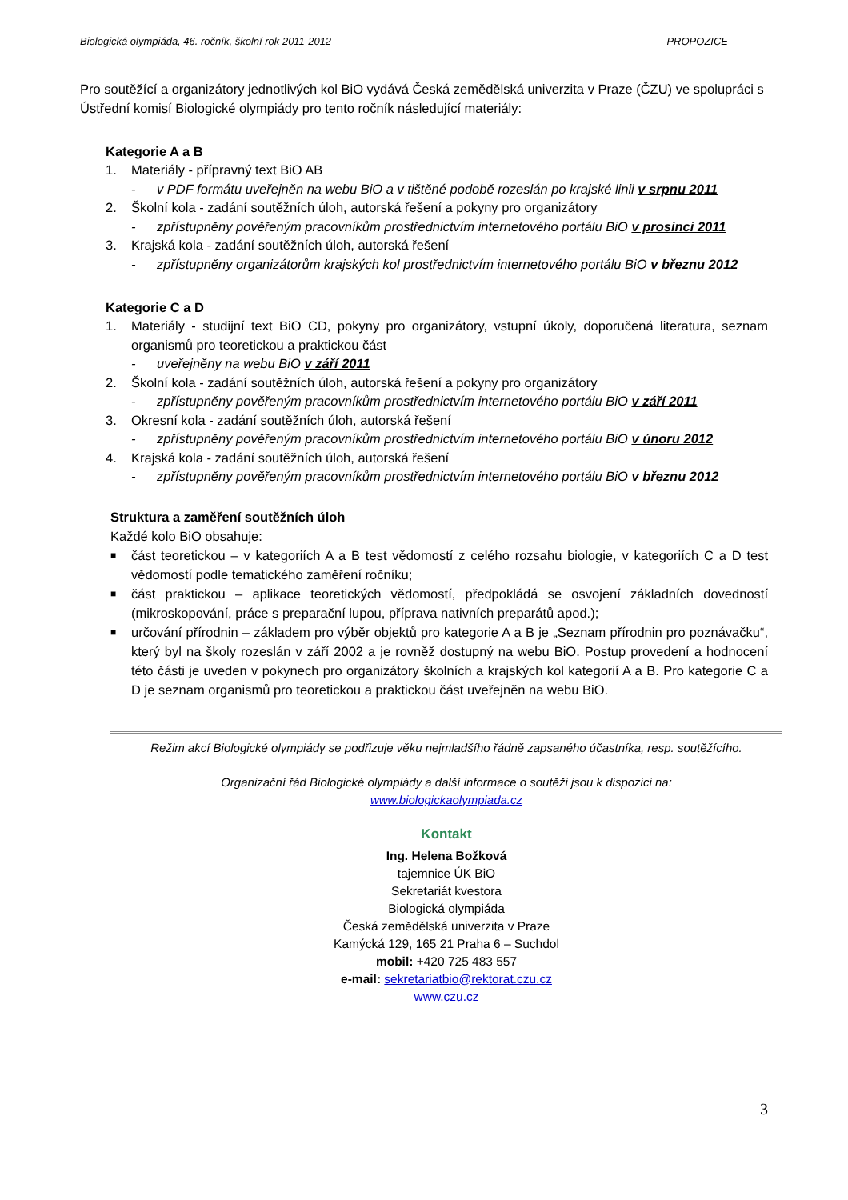Biologická olympiáda, 46. ročník, školní rok 2011-2012 PROPOZICE
Pro soutěžící a organizátory jednotlivých kol BiO vydává Česká zemědělská univerzita v Praze (ČZU) ve spolupráci s Ústřední komisí Biologické olympiády pro tento ročník následující materiály:
Kategorie A a B
1. Materiály - přípravný text BiO AB
- v PDF formátu uveřejněn na webu BiO a v tištěné podobě rozeslán po krajské linii v srpnu 2011
2. Školní kola - zadání soutěžních úloh, autorská řešení a pokyny pro organizátory
- zpřístupněny pověřeným pracovníkům prostřednictvím internetového portálu BiO v prosinci 2011
3. Krajská kola - zadání soutěžních úloh, autorská řešení
- zpřístupněny organizátorům krajských kol prostřednictvím internetového portálu BiO v březnu 2012
Kategorie C a D
1. Materiály - studijní text BiO CD, pokyny pro organizátory, vstupní úkoly, doporučená literatura, seznam organismů pro teoretickou a praktickou část
- uveřejněny na webu BiO v září 2011
2. Školní kola - zadání soutěžních úloh, autorská řešení a pokyny pro organizátory
- zpřístupněny pověřeným pracovníkům prostřednictvím internetového portálu BiO v září 2011
3. Okresní kola - zadání soutěžních úloh, autorská řešení
- zpřístupněny pověřeným pracovníkům prostřednictvím internetového portálu BiO v únoru 2012
4. Krajská kola - zadání soutěžních úloh, autorská řešení
- zpřístupněny pověřeným pracovníkům prostřednictvím internetového portálu BiO v březnu 2012
Struktura a zaměření soutěžních úloh
Každé kolo BiO obsahuje:
■ část teoretickou – v kategoriích A a B test vědomostí z celého rozsahu biologie, v kategoriích C a D test vědomostí podle tematického zaměření ročníku;
■ část praktickou – aplikace teoretických vědomostí, předpokládá se osvojení základních dovedností (mikroskopování, práce s preparační lupou, příprava nativních preparátů apod.);
■ určování přírodnin – základem pro výběr objektů pro kategorie A a B je „Seznam přírodnin pro poznávačku“, který byl na školy rozeslán v září 2002 a je rovněž dostupný na webu BiO. Postup provedení a hodnocení této části je uveden v pokynech pro organizátory školních a krajských kol kategorií A a B. Pro kategorie C a D je seznam organismů pro teoretickou a praktickou část uveřejněn na webu BiO.
Režim akcí Biologické olympiády se podřizuje věku nejmladšího řádně zapsaného účastníka, resp. soutěžícího.
Organizační řád Biologické olympiády a další informace o soutěži jsou k dispozici na:
www.biologickaolympiada.cz
Kontakt
Ing. Helena Božková
tajemnice ÚK BiO
Sekretariát kvestora
Biologická olympiáda
Česká zemědělská univerzita v Praze
Kamýcká 129, 165 21 Praha 6 – Suchdol
mobil: +420 725 483 557
e-mail: sekretariatbio@rektorat.czu.cz
www.czu.cz
3